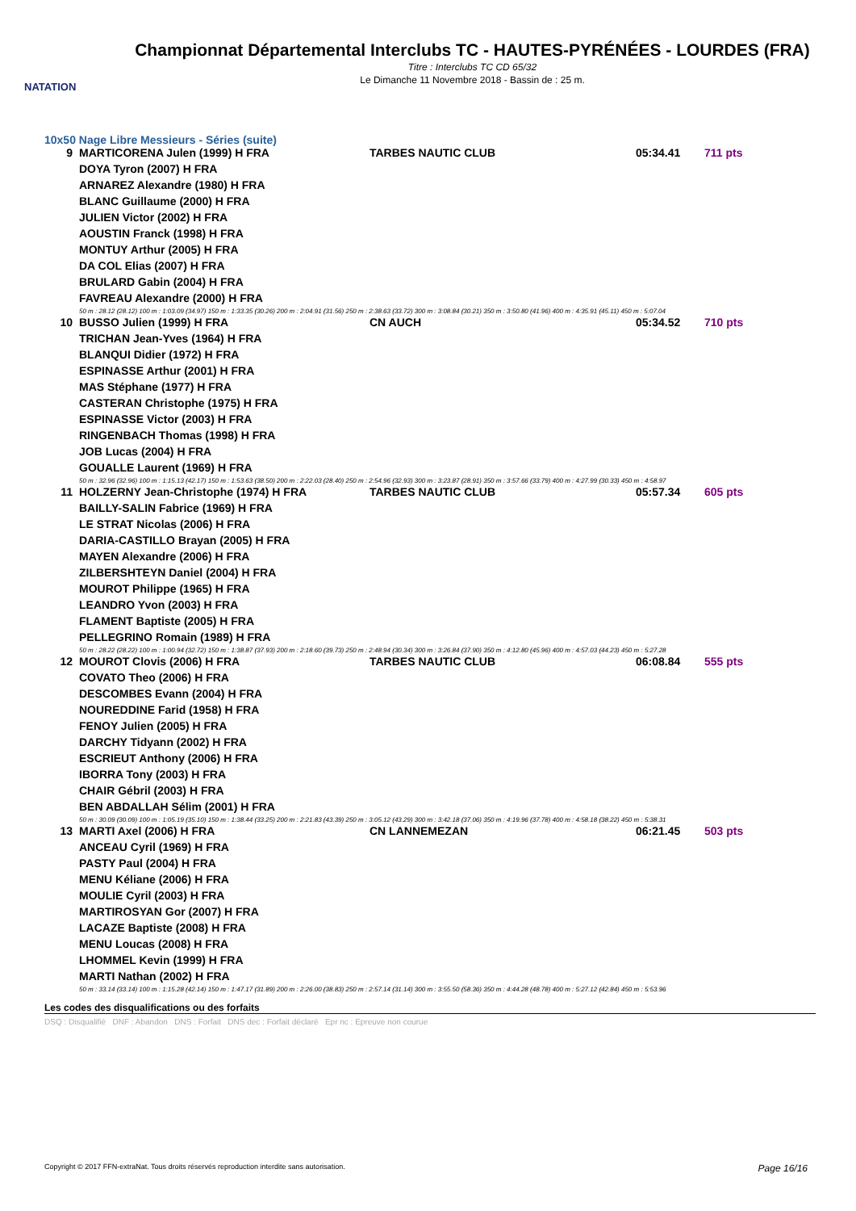NATATION
Championnat Départemental Interclubs TC - HAUTES-PYRÉNÉES - LOURDES (FRA)
Titre : Interclubs TC CD 65/32
Le Dimanche 11 Novembre 2018 - Bassin de : 25 m.
10x50 Nage Libre Messieurs - Séries (suite)
| 9 | MARTICORENA Julen (1999) H FRA | TARBES NAUTIC CLUB | 05:34.41 | 711 pts |
| | DOYA Tyron (2007) H FRA | | | |
| | ARNAREZ Alexandre (1980) H FRA | | | |
| | BLANC Guillaume (2000) H FRA | | | |
| | JULIEN Victor (2002) H FRA | | | |
| | AOUSTIN Franck (1998) H FRA | | | |
| | MONTUY Arthur (2005) H FRA | | | |
| | DA COL Elias (2007) H FRA | | | |
| | BRULARD Gabin (2004) H FRA | | | |
| | FAVREAU Alexandre (2000) H FRA | | | |
| | 50 m : 28.12 (28.12) 100 m : 1:03.09 (34.97) 150 m : 1:33.35 (30.26) 200 m : 2:04.91 (31.56) 250 m : 2:38.63 (33.72) 300 m : 3:08.84 (30.21) 350 m : 3:50.80 (41.96) 400 m : 4:35.91 (45.11) 450 m : 5:07.04 | | | |
| 10 | BUSSO Julien (1999) H FRA | CN AUCH | 05:34.52 | 710 pts |
| | TRICHAN Jean-Yves (1964) H FRA | | | |
| | BLANQUI Didier (1972) H FRA | | | |
| | ESPINASSE Arthur (2001) H FRA | | | |
| | MAS Stéphane (1977) H FRA | | | |
| | CASTERAN Christophe (1975) H FRA | | | |
| | ESPINASSE Victor (2003) H FRA | | | |
| | RINGENBACH Thomas (1998) H FRA | | | |
| | JOB Lucas (2004) H FRA | | | |
| | GOUALLE Laurent (1969) H FRA | | | |
| | 50 m : 32.96 (32.96) 100 m : 1:15.13 (42.17) 150 m : 1:53.63 (38.50) 200 m : 2:22.03 (28.40) 250 m : 2:54.96 (32.93) 300 m : 3:23.87 (28.91) 350 m : 3:57.66 (33.79) 400 m : 4:27.99 (30.33) 450 m : 4:58.97 | | | |
| 11 | HOLZERNY Jean-Christophe (1974) H FRA | TARBES NAUTIC CLUB | 05:57.34 | 605 pts |
| | BAILLY-SALIN Fabrice (1969) H FRA | | | |
| | LE STRAT Nicolas (2006) H FRA | | | |
| | DARIA-CASTILLO Brayan (2005) H FRA | | | |
| | MAYEN Alexandre (2006) H FRA | | | |
| | ZILBERSHTEYN Daniel (2004) H FRA | | | |
| | MOUROT Philippe (1965) H FRA | | | |
| | LEANDRO Yvon (2003) H FRA | | | |
| | FLAMENT Baptiste (2005) H FRA | | | |
| | PELLEGRINO Romain (1989) H FRA | | | |
| | 50 m : 28.22 (28.22) 100 m : 1:00.94 (32.72) 150 m : 1:38.87 (37.93) 200 m : 2:18.60 (39.73) 250 m : 2:48.94 (30.34) 300 m : 3:26.84 (37.90) 350 m : 4:12.80 (45.96) 400 m : 4:57.03 (44.23) 450 m : 5:27.28 | | | |
| 12 | MOUROT Clovis (2006) H FRA | TARBES NAUTIC CLUB | 06:08.84 | 555 pts |
| | COVATO Theo (2006) H FRA | | | |
| | DESCOMBES Evann (2004) H FRA | | | |
| | NOUREDDINE Farid (1958) H FRA | | | |
| | FENOY Julien (2005) H FRA | | | |
| | DARCHY Tidyann (2002) H FRA | | | |
| | ESCRIEUT Anthony (2006) H FRA | | | |
| | IBORRA Tony (2003) H FRA | | | |
| | CHAIR Gébril (2003) H FRA | | | |
| | BEN ABDALLAH Sélim (2001) H FRA | | | |
| | 50 m : 30.09 (30.09) 100 m : 1:05.19 (35.10) 150 m : 1:38.44 (33.25) 200 m : 2:21.83 (43.39) 250 m : 3:05.12 (43.29) 300 m : 3:42.18 (37.06) 350 m : 4:19.96 (37.78) 400 m : 4:58.18 (38.22) 450 m : 5:38.31 | | | |
| 13 | MARTI Axel (2006) H FRA | CN LANNEMEZAN | 06:21.45 | 503 pts |
| | ANCEAU Cyril (1969) H FRA | | | |
| | PASTY Paul (2004) H FRA | | | |
| | MENU Kéliane (2006) H FRA | | | |
| | MOULIE Cyril (2003) H FRA | | | |
| | MARTIROSYAN Gor (2007) H FRA | | | |
| | LACAZE Baptiste (2008) H FRA | | | |
| | MENU Loucas (2008) H FRA | | | |
| | LHOMMEL Kevin (1999) H FRA | | | |
| | MARTI Nathan (2002) H FRA | | | |
| | 50 m : 33.14 (33.14) 100 m : 1:15.28 (42.14) 150 m : 1:47.17 (31.89) 200 m : 2:26.00 (38.83) 250 m : 2:57.14 (31.14) 300 m : 3:55.50 (58.36) 350 m : 4:44.28 (48.78) 400 m : 5:27.12 (42.84) 450 m : 5:53.96 | | | |
Les codes des disqualifications ou des forfaits
DSQ : Disqualifié DNF : Abandon DNS : Forfait DNS dec : Forfait déclaré Epr nc : Epreuve non courue
Copyright © 2017 FFN-extraNat. Tous droits réservés reproduction interdite sans autorisation. Page 16/16